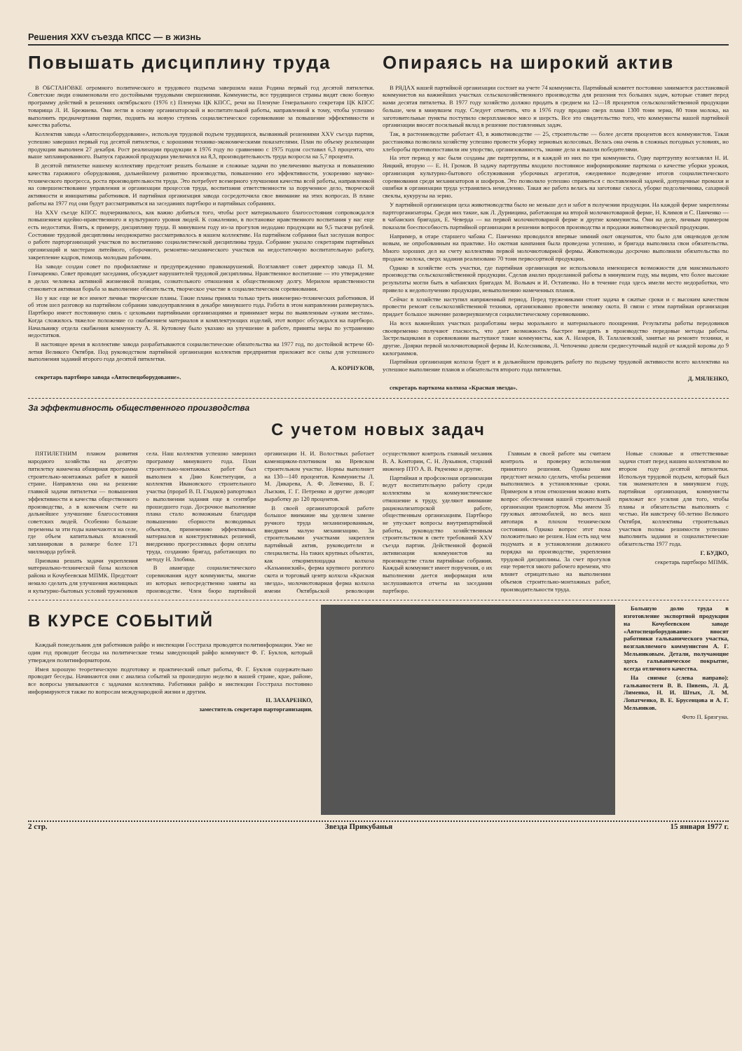Решения XXV съезда КПСС — в жизнь
Повышать дисциплину труда
В ОБСТАНОВКЕ огромного политического и трудового подъема завершила наша Родина первый год десятой пятилетки. Советские люди ознаменовали его достойными трудовыми свершениями. Коммунисты, все трудящиеся страны видят свою боевую программу действий в решениях октябрьского (1976 г.) Пленума ЦК КПСС, речи на Пленуме Генерального секретаря ЦК КПСС товарища Л. И. Брежнева. Они легли в основу организаторской и воспитательной работы, направленной к тому, чтобы успешно выполнить предначертания партии, поднять на новую ступень социалистическое соревнование за повышение эффективности и качества работы.
Коллектив завода «Автоспецоборудование», используя трудовой подъем трудящихся, вызванный решениями XXV съезда партии, успешно завершил первый год десятой пятилетки, с хорошими технико-экономическими показателями. План по объему реализации продукции выполнен 27 декабря. Рост реализации продукции в 1976 году по сравнению с 1975 годом составил 6,3 процента, что выше запланированного. Выпуск гаражной продукции увеличился на 8,3, производительность труда возросла на 5,7 процента.
В десятой пятилетке нашему коллективу предстоит решать большие и сложные задачи по увеличению выпуска и повышению качества гаражного оборудования, дальнейшему развитию производства, повышению его эффективности, ускорению научно-технического прогресса, роста производительности труда. Это потребует всемерного улучшения качества всей работы, направленной на совершенствование управления и организации процессов труда, воспитания ответственности за порученное дело, творческой активности и инициативы работников. И партийная организация завода сосредоточила свое внимание на этих вопросах. В плане работы на 1977 год они будут рассматриваться на заседаниях партбюро и партийных собраниях.
На XXV съезде КПСС подчеркивалось, как важно добиться того, чтобы рост материального благосостояния сопровождался повышением идейно-нравственного и культурного уровня людей. К сожалению, в постановке нравственного воспитания у нас еще есть недостатки. Взять, к примеру, дисциплину труда. В минувшем году из-за прогулов недодано продукции на 9,5 тысячи рублей. Состояние трудовой дисциплины неоднократно рассматривалось в нашем коллективе. На партийном собрании был заслушан вопрос о работе парторганизаций участков по воспитанию социалистической дисциплины труда. Собрание указало секретарям партийных организаций и мастерам литейного, сборочного, ремонтно-механического участков на недостаточную воспитательную работу, закрепление кадров, помощь молодым рабочим.
На заводе создан совет по профилактике и предупреждению правонарушений. Возглавляет совет директор завода П. М. Гончаренко. Совет проводит заседания, обсуждает нарушителей трудовой дисциплины. Нравственное воспитание — это утверждение в делах человека активной жизненной позиции, сознательного отношения к общественному долгу. Мерилом нравственности становится активная борьба за выполнение обязательств, творческое участие в социалистическом соревновании.
Но у нас еще не все имеют личные творческие планы. Такие планы приняла только треть инженерно-технических работников. И об этом шел разговор на партийном собрании заводоуправления в декабре минувшего года. Работа в этом направлении развернулась. Партбюро имеет постоянную связь с цеховыми партийными организациями и принимает меры по выявленным «узким местам». Когда сложилось тяжелое положение со снабжением материалов и комплектующих изделий, этот вопрос обсуждался на партбюро. Начальнику отдела снабжения коммунисту А. Я. Кутовому было указано на улучшение в работе, приняты меры по устранению недостатков.
В настоящее время в коллективе завода разрабатываются социалистические обязательства на 1977 год, по достойной встрече 60-летия Великого Октября. Под руководством партийной организации коллектив предприятия приложит все силы для успешного выполнения заданий второго года десятой пятилетки.
А. КОРНУКОВ,
секретарь партбюро завода «Автоспецоборудование».
Опираясь на широкий актив
В РЯДАХ нашей партийной организации состоит на учете 74 коммуниста. Партийный комитет постоянно занимается расстановкой коммунистов на важнейших участках сельскохозяйственного производства для решения тех больших задач, которые ставит перед нами десятая пятилетка. В 1977 году хозяйство должно продать в среднем на 12—18 процентов сельскохозяйственной продукции больше, чем в минувшем году. Следует отметить, что в 1976 году продано сверх плана 1300 тонн зерна, 80 тонн молока, на заготовительные пункты поступило сверхплановое мясо и шерсть. Все это свидетельство того, что коммунисты нашей партийной организации вносят посильный вклад в решение поставленных задач.
Так, в растениеводстве работает 43, в животноводстве — 25, строительстве — более десяти процентов всех коммунистов. Такая расстановка позволила хозяйству успешно провести уборку зерновых колосовых. Велась она очень в сложных погодных условиях, но хлеборобы противопоставили им упорство, организованность, знание дела и вышли победителями.
На этот период у нас были созданы две партгруппы, и в каждой из них по три коммуниста. Одну партгруппу возглавлял Н. И. Яицкий, вторую — Е. Н. Громов. В задачу партгруппы входило постоянное информирование парткома о качестве уборки урожая, организация культурно-бытового обслуживания уборочных агрегатов, ежедневное подведение итогов социалистического соревнования среди механизаторов и шоферов. Это позволило успешно справиться с поставленной задачей, допущенные промахи и ошибки в организации труда устранялись немедленно. Такая же работа велась на заготовке силоса, уборке подсолнечника, сахарной свеклы, кукурузы на зерно.
У партийной организации цеха животноводства было не меньше дел и забот в получении продукции. На каждой ферме закреплены партгорганизаторы. Среди них такие, как Л. Дурницина, работающая на второй молочнотоварной ферме, Н. Климов и С. Панченко — в чабанских бригадах, Е. Чеверда — на первой молочнотоварной ферме и другие коммунисты. Они на деле, личным примером показали боеспособность партийной организации в решении вопросов производства и продажи животноводческой продукции.
Например, в отаре старшего чабана С. Панченко проводился впервые зимний окот овцематок, что было для овцеводов делом новым, не опробованным на практике. Но окотная кампания была проведена успешно, и бригада выполнила свои обязательства. Много хороших дел на счету коллектива первой молочнотоварной фермы. Животноводы досрочно выполнили обязательства по продаже молока, сверх задания реализовано 70 тонн первосортной продукции.
Однако в хозяйстве есть участки, где партийная организация не использовала имеющиеся возможности для максимального производства сельскохозяйственной продукции. Сделав анализ проделанной работы в минувшем году, мы видим, что более высокие результаты могли быть в чабанских бригадах М. Вольвач и И. Остапенко. Но в течение года здесь имели место недоработки, что привело к недополучению продукции, невыполнению намеченных планов.
Сейчас в хозяйстве наступил напряженный период. Перед тружениками стоит задача в сжатые сроки и с высоким качеством провести ремонт сельскохозяйственной техники, организованно провести зимовку скота. В связи с этим партийная организация придает большое значение развернувшемуся социалистическому соревнованию.
На всех важнейших участках разработаны меры морального и материального поощрения. Результаты работы передовиков своевременно получают гласность, что дает возможность быстрее внедрять в производство передовые методы работы. Застрельщиками в соревновании выступают такие коммунисты, как А. Назаров, В. Талалаевский, занятые на ремонте техники, и другие. Доярки первой молочнотоварной фермы И. Колесникова, Л. Чепоченко довели среднесуточный надой от каждой коровы до 9 килограммов.
Партийная организация колхоза будет и в дальнейшем проводить работу по подъему трудовой активности всего коллектива на успешное выполнение планов и обязательств второго года пятилетки.
Д. МЯЛЕНКО,
секретарь парткома колхоза «Красная звезда».
За эффективность общественного производства
С учетом новых задач
ПЯТИЛЕТНИМ планом развития народного хозяйства на десятую пятилетку намечена обширная программа строительно-монтажных работ в нашей стране. Направлена она на решение главной задачи пятилетки — повышения эффективности и качества общественного производства, а в конечном счете на дальнейшее улучшение благосостояния советских людей. Особенно большие перемены за эти годы намечаются на селе, где объем капитальных вложений запланирован в размере более 171 миллиарда рублей.
Призвана решать задачи укрепления материально-технической базы колхозов района и Кочубеевская МПМК. Предстоит немало сделать для улучшения жилищных и культурно-бытовых условий тружеников села. Наш коллектив успешно завершил программу минувшего года. План строительно-монтажных работ был выполнен к Дню Конституции, а коллектив Ивановского строительного участка (прораб В. П. Гладков) рапортовал о выполнении задания еще в сентябре прошедшего года. Досрочное выполнение плана стало возможным благодаря повышению сборности возводимых объектов, применению эффективных материалов и конструктивных решений, внедрению прогрессивных форм оплаты труда, созданию бригад, работающих по методу Н. Злобина.
В авангарде социалистического соревнования идут коммунисты, многие из которых непосредственно заняты на производстве. Член бюро партийной организации Н. И. Волостных работает каменщиком-плотником на Вревском строительном участке. Нормы выполняет на 130—140 процентов. Коммунисты Л. М. Дикарева, А. Ф. Левченко, В. Г. Лыскин, Г. Г. Петренко и другие доводят выработку до 120 процентов.
В своей организаторской работе большое внимание мы уделяем замене ручного труда механизированным, внедряем малую механизацию. За строительными участками закреплен партийный актив, руководители и специалисты. На таких крупных объектах, как откормплощадка колхоза «Казьминский», ферма крупного рогатого скота и торговый центр колхоза «Красная звезда», молочнотоварная ферма колхоза имени Октябрьской революции осуществляют контроль главный механик В. А. Конторин, С. Н. Лукьянов, старший инженер ПТО А. В. Рядченко и другие.
Партийная и профсоюзная организации ведут воспитательную работу среди коллектива за коммунистическое отношение к труду, уделяют внимание рационализаторской работе, общественным организациям. Партбюро не упускает вопросы внутрипартийной работы, руководство хозяйственным строительством в свете требований XXV съезда партии. Действенной формой активизации коммунистов на производстве стали партийные собрания. Каждый коммунист имеет поручения, о их выполнении дается информация или заслушиваются отчеты на заседании партбюро.
Главным в своей работе мы считаем контроль и проверку исполнения принятого решения. Однако нам предстоит немало сделать, чтобы решения выполнялись в установленные сроки. Примером в этом отношении можно взять вопрос обеспечения нашей строительной организации транспортом. Мы имеем 35 грузовых автомобилей, но весь наш автопарк в плохом техническом состоянии. Однако вопрос этот пока положительно не решен. Нам есть над чем подумать и в установлении должного порядка на производстве, укреплении трудовой дисциплины. За счет прогулов еще теряется много рабочего времени, что влияет отрицательно на выполнении объемов строительно-монтажных работ, производительности труда.
Новые сложные и ответственные задачи стоят перед нашим коллективом во втором году десятой пятилетки. Используя трудовой подъем, который был так знаменателен в минувшем году, партийная организация, коммунисты приложат все усилия для того, чтобы планы и обязательства выполнить с честью. Ия навстречу 60-летию Великого Октября, коллективы строительных участков полны решимости успешно выполнить задания и социалистические обязательства 1977 года.
Г. БУДКО,
секретарь партбюро МПМК.
В КУРСЕ СОБЫТИЙ
Каждый понедельник для работников райфо и инспекции Госстраха проводятся политинформации. Уже не один год проводит беседы на политические темы заведующий райфо коммунист Ф. Г. Буклов, который утвержден политинформатором.
Имея хорошую теоретическую подготовку и практический опыт работы, Ф. Г. Буклов содержательно проводит беседы. Начинаются они с анализа событий за прошедшую неделю в нашей стране, крае, районе, все вопросы увязываются с задачами коллектива. Работники райфо и инспекции Госстраха постоянно информируются также по вопросам международной жизни и другим.
П. ЗАХАРЕНКО,
заместитель секретаря парторганизации.
Большую долю труда в изготовление экспортной продукции на Кочубеевском заводе «Автоспецоборудование» вносят работники гальванического участка, возглавляемого коммунистом А. Г. Мельниковым. Детали, получающие здесь гальваническое покрытие, всегда отличного качества.
На снимке (слева направо): гальваностеги В. В. Пивень, Л. Д. Лименко, Н. И. Штых, Л. М. Лопатченко, В. Е. Брусенцова и А. Г. Мельников.
Фото П. Брязгуна.
2 стр. Звезда Прикубанья 15 января 1977 г.